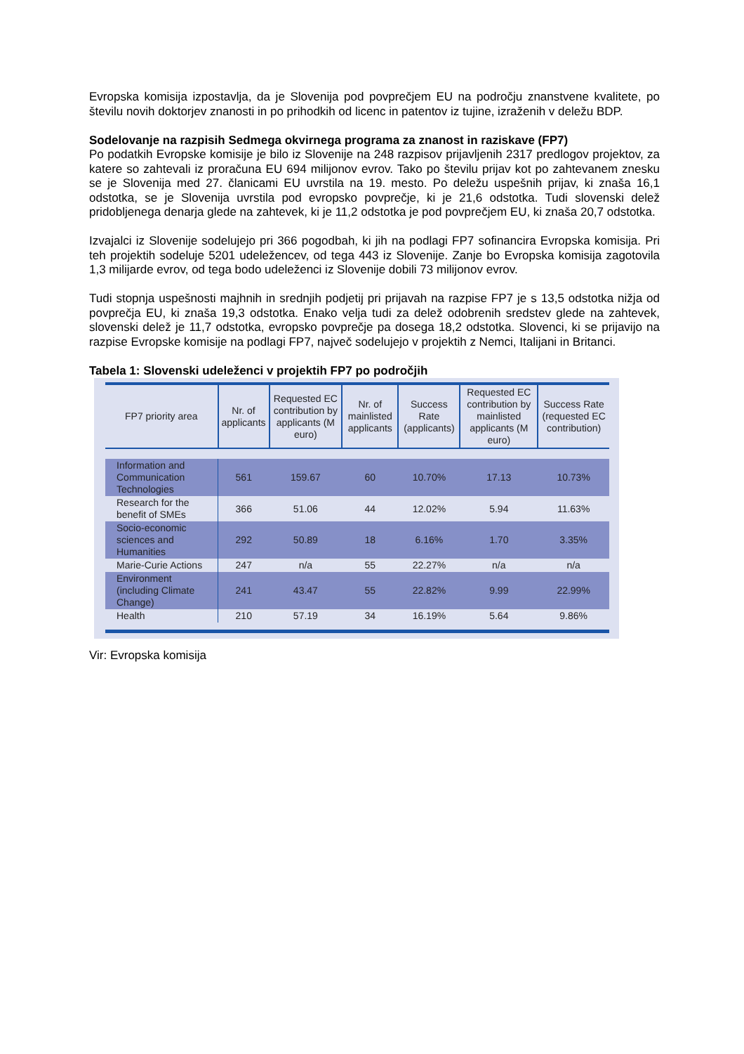Evropska komisija izpostavlja, da je Slovenija pod povprečjem EU na področju znanstvene kvalitete, po številu novih doktorjev znanosti in po prihodkih od licenc in patentov iz tujine, izraženih v deležu BDP.
Sodelovanje na razpisih Sedmega okvirnega programa za znanost in raziskave (FP7)
Po podatkih Evropske komisije je bilo iz Slovenije na 248 razpisov prijavljenih 2317 predlogov projektov, za katere so zahtevali iz proračuna EU 694 milijonov evrov. Tako po številu prijav kot po zahtevanem znesku se je Slovenija med 27. članicami EU uvrstila na 19. mesto. Po deležu uspešnih prijav, ki znaša 16,1 odstotka, se je Slovenija uvrstila pod evropsko povprečje, ki je 21,6 odstotka. Tudi slovenski delež pridobljenega denarja glede na zahtevek, ki je 11,2 odstotka je pod povprečjem EU, ki znaša 20,7 odstotka.
Izvajalci iz Slovenije sodelujejo pri 366 pogodbah, ki jih na podlagi FP7 sofinancira Evropska komisija. Pri teh projektih sodeluje 5201 udeležencev, od tega 443 iz Slovenije. Zanje bo Evropska komisija zagotovila 1,3 milijarde evrov, od tega bodo udeleženci iz Slovenije dobili 73 milijonov evrov.
Tudi stopnja uspešnosti majhnih in srednjih podjetij pri prijavah na razpise FP7 je s 13,5 odstotka nižja od povprečja EU, ki znaša 19,3 odstotka. Enako velja tudi za delež odobrenih sredstev glede na zahtevek, slovenski delež je 11,7 odstotka, evropsko povprečje pa dosega 18,2 odstotka. Slovenci, ki se prijavijo na razpise Evropske komisije na podlagi FP7, največ sodelujejo v projektih z Nemci, Italijani in Britanci.
Tabela 1: Slovenski udeleženci v projektih FP7 po področjih
| FP7 priority area | Nr. of applicants | Requested EC contribution by applicants (M euro) | Nr. of mainlisted applicants | Success Rate (applicants) | Requested EC contribution by mainlisted applicants (M euro) | Success Rate (requested EC contribution) |
| --- | --- | --- | --- | --- | --- | --- |
| Information and Communication Technologies | 561 | 159.67 | 60 | 10.70% | 17.13 | 10.73% |
| Research for the benefit of SMEs | 366 | 51.06 | 44 | 12.02% | 5.94 | 11.63% |
| Socio-economic sciences and Humanities | 292 | 50.89 | 18 | 6.16% | 1.70 | 3.35% |
| Marie-Curie Actions | 247 | n/a | 55 | 22.27% | n/a | n/a |
| Environment (including Climate Change) | 241 | 43.47 | 55 | 22.82% | 9.99 | 22.99% |
| Health | 210 | 57.19 | 34 | 16.19% | 5.64 | 9.86% |
Vir: Evropska komisija